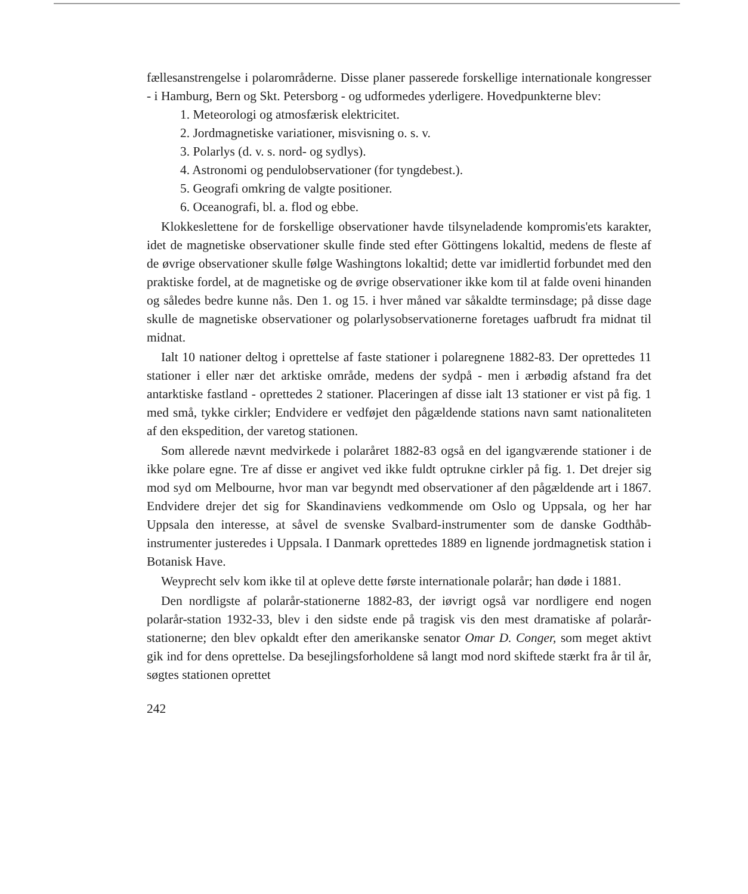fællesanstrengelse i polarområderne. Disse planer passerede forskellige internationale kongresser - i Hamburg, Bern og Skt. Petersborg - og udformedes yderligere. Hovedpunkterne blev:
1. Meteorologi og atmosfærisk elektricitet.
2. Jordmagnetiske variationer, misvisning o. s. v.
3. Polarlys (d. v. s. nord- og sydlys).
4. Astronomi og pendulobservationer (for tyngdebest.).
5. Geografi omkring de valgte positioner.
6. Oceanografi, bl. a. flod og ebbe.
Klokkeslettene for de forskellige observationer havde tilsyneladende kompromis'ets karakter, idet de magnetiske observationer skulle finde sted efter Göttingens lokaltid, medens de fleste af de øvrige observationer skulle følge Washingtons lokaltid; dette var imidlertid forbundet med den praktiske fordel, at de magnetiske og de øvrige observationer ikke kom til at falde oveni hinanden og således bedre kunne nås. Den 1. og 15. i hver måned var såkaldte terminsdage; på disse dage skulle de magnetiske observationer og polarlysobservationerne foretages uafbrudt fra midnat til midnat.
Ialt 10 nationer deltog i oprettelse af faste stationer i polaregnene 1882-83. Der oprettedes 11 stationer i eller nær det arktiske område, medens der sydpå - men i ærbødig afstand fra det antarktiske fastland - oprettedes 2 stationer. Placeringen af disse ialt 13 stationer er vist på fig. 1 med små, tykke cirkler; Endvidere er vedføjet den pågældende stations navn samt nationaliteten af den ekspedition, der varetog stationen.
Som allerede nævnt medvirkede i polaråret 1882-83 også en del igangværende stationer i de ikke polare egne. Tre af disse er angivet ved ikke fuldt optrukne cirkler på fig. 1. Det drejer sig mod syd om Melbourne, hvor man var begyndt med observationer af den pågældende art i 1867. Endvidere drejer det sig for Skandinaviens vedkommende om Oslo og Uppsala, og her har Uppsala den interesse, at såvel de svenske Svalbard-instrumenter som de danske Godthåb-instrumenter justeredes i Uppsala. I Danmark oprettedes 1889 en lignende jordmagnetisk station i Botanisk Have.
Weyprecht selv kom ikke til at opleve dette første internationale polarår; han døde i 1881.
Den nordligste af polarår-stationerne 1882-83, der iøvrigt også var nordligere end nogen polarår-station 1932-33, blev i den sidste ende på tragisk vis den mest dramatiske af polarår-stationerne; den blev opkaldt efter den amerikanske senator Omar D. Conger, som meget aktivt gik ind for dens oprettelse. Da besejlingsforholdene så langt mod nord skiftede stærkt fra år til år, søgtes stationen oprettet
242